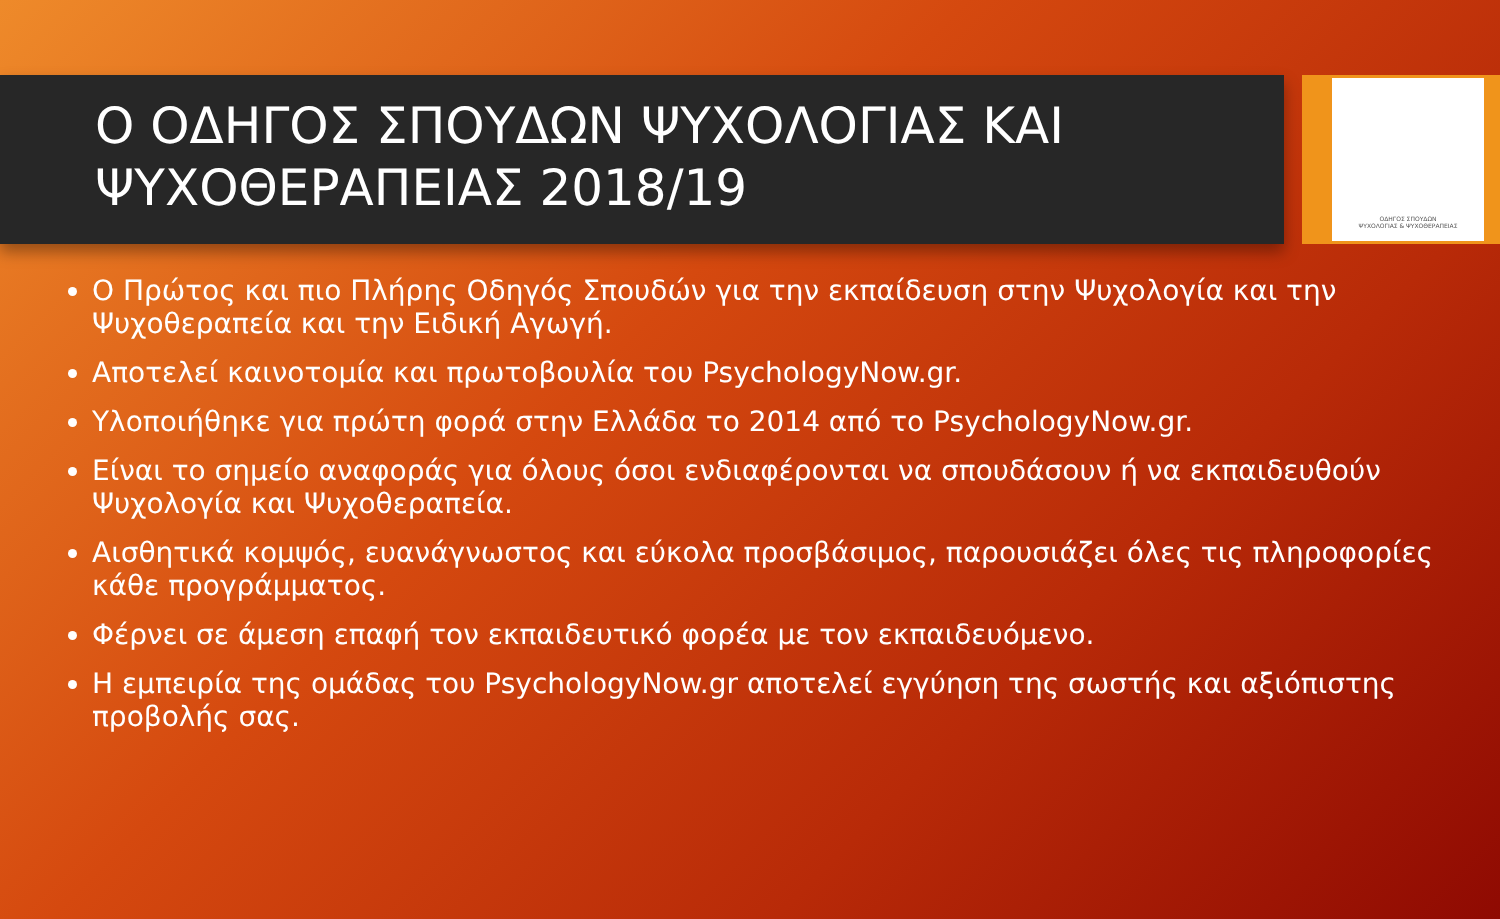Ο ΟΔΗΓΟΣ ΣΠΟΥΔΩΝ ΨΥΧΟΛΟΓΙΑΣ ΚΑΙ ΨΥΧΟΘΕΡΑΠΕΙΑΣ 2018/19
ΟΔΗΓΟΣ ΣΠΟΥΔΩΝ
ΨΥΧΟΛΟΓΙΑΣ & ΨΥΧΟΘΕΡΑΠΕΙΑΣ
Ο Πρώτος και πιο Πλήρης Οδηγός Σπουδών για την εκπαίδευση στην Ψυχολογία και την Ψυχοθεραπεία και την Ειδική Αγωγή.
Αποτελεί καινοτομία και πρωτοβουλία του PsychologyNow.gr.
Υλοποιήθηκε για πρώτη φορά στην Ελλάδα το 2014 από το PsychologyNow.gr.
Είναι το σημείο αναφοράς για όλους όσοι ενδιαφέρονται να σπουδάσουν ή να εκπαιδευθούν Ψυχολογία και Ψυχοθεραπεία.
Αισθητικά κομψός, ευανάγνωστος και εύκολα προσβάσιμος, παρουσιάζει όλες τις πληροφορίες κάθε προγράμματος.
Φέρνει σε άμεση επαφή τον εκπαιδευτικό φορέα με τον εκπαιδευόμενο.
Η εμπειρία της ομάδας του PsychologyNow.gr αποτελεί εγγύηση της σωστής και αξιόπιστης προβολής σας.